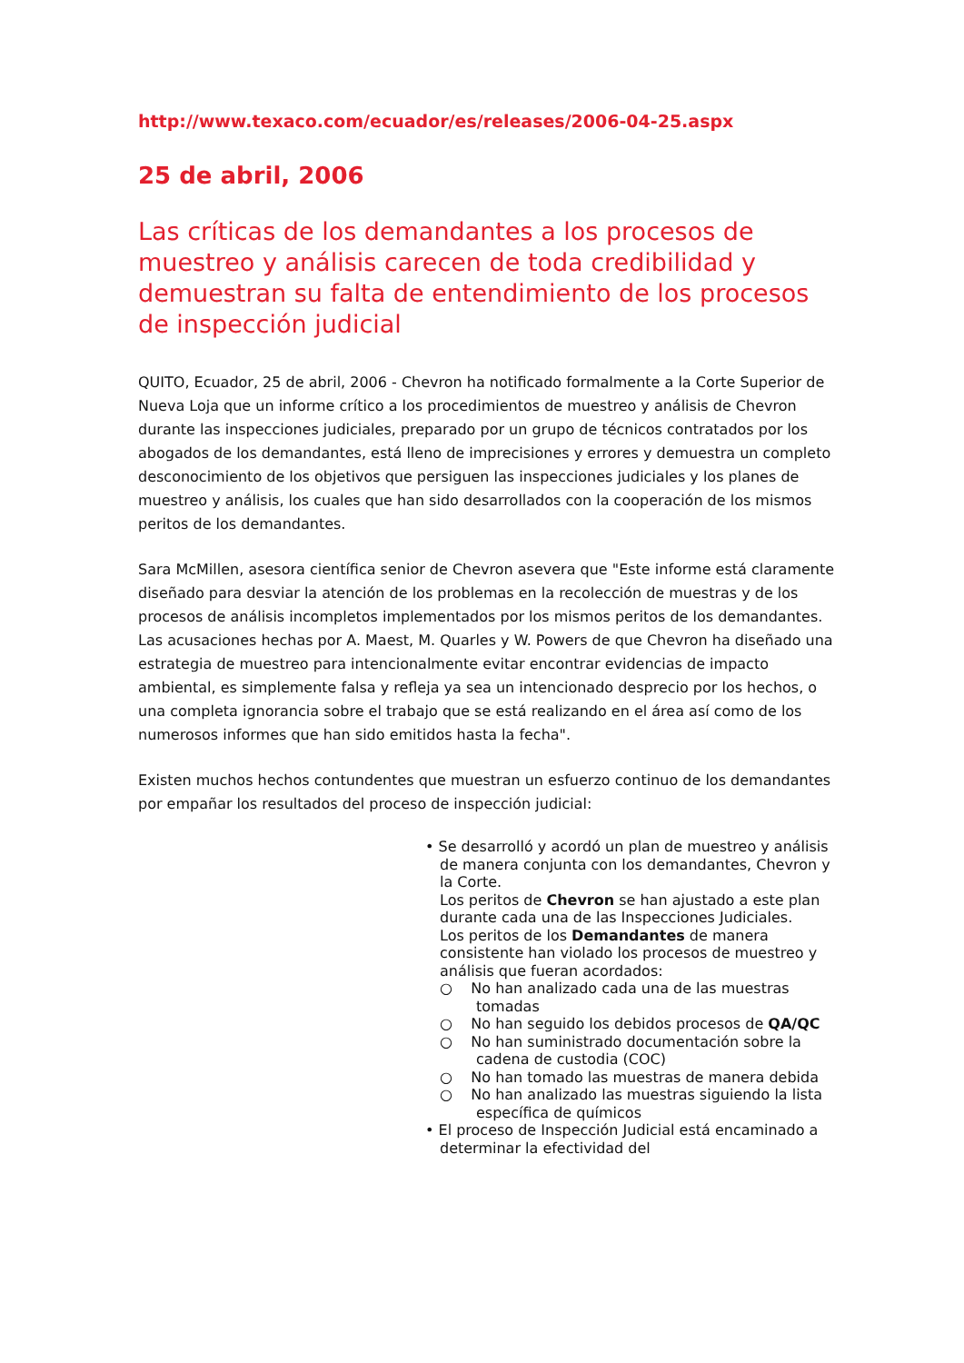http://www.texaco.com/ecuador/es/releases/2006-04-25.aspx
25 de abril, 2006
Las críticas de los demandantes a los procesos de muestreo y análisis carecen de toda credibilidad y demuestran su falta de entendimiento de los procesos de inspección judicial
QUITO, Ecuador, 25 de abril, 2006 - Chevron ha notificado formalmente a la Corte Superior de Nueva Loja que un informe crítico a los procedimientos de muestreo y análisis de Chevron durante las inspecciones judiciales, preparado por un grupo de técnicos contratados por los abogados de los demandantes, está lleno de imprecisiones y errores y demuestra un completo desconocimiento de los objetivos que persiguen las inspecciones judiciales y los planes de muestreo y análisis, los cuales que han sido desarrollados con la cooperación de los mismos peritos de los demandantes.
Sara McMillen, asesora científica senior de Chevron asevera que "Este informe está claramente diseñado para desviar la atención de los problemas en la recolección de muestras y de los procesos de análisis incompletos implementados por los mismos peritos de los demandantes. Las acusaciones hechas por A. Maest, M. Quarles y W. Powers de que Chevron ha diseñado una estrategia de muestreo para intencionalmente evitar encontrar evidencias de impacto ambiental, es simplemente falsa y refleja ya sea un intencionado desprecio por los hechos, o una completa ignorancia sobre el trabajo que se está realizando en el área así como de los numerosos informes que han sido emitidos hasta la fecha".
Existen muchos hechos contundentes que muestran un esfuerzo continuo de los demandantes por empañar los resultados del proceso de inspección judicial:
• Se desarrolló y acordó un plan de muestreo y análisis de manera conjunta con los demandantes, Chevron y la Corte.
Los peritos de Chevron se han ajustado a este plan durante cada una de las Inspecciones Judiciales.
Los peritos de los Demandantes de manera consistente han violado los procesos de muestreo y análisis que fueran acordados:
○ No han analizado cada una de las muestras tomadas
○ No han seguido los debidos procesos de QA/QC
○ No han suministrado documentación sobre la cadena de custodia (COC)
○ No han tomado las muestras de manera debida
○ No han analizado las muestras siguiendo la lista específica de químicos
• El proceso de Inspección Judicial está encaminado a determinar la efectividad del